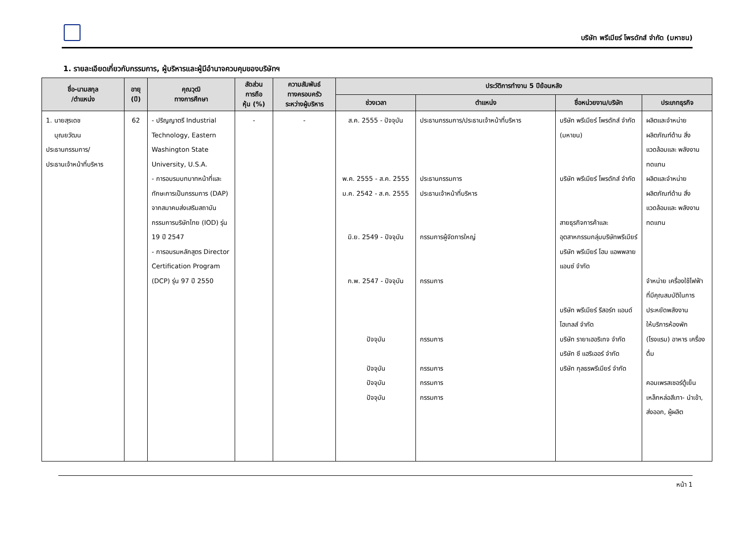บริษัท พรีเมียร์ โพรดักส์ จำกัด (มหาชน)
1. รายละเอียดเกี่ยวกับกรรมการ, ผู้บริหารและผู้มีอำนาจควบคุมของบริษัทฯ
| ชื่อ-นามสกุล /ตำแหน่ง | อายุ (ปี) | คุณวุฒิ ทางการศึกษา | สัดส่วน การถือ หุ้น (%) | ความสัมพันธ์ ทางครอบครัว ระหว่างผู้บริหาร | ประวัติการทำงาน 5 ปีย้อนหลัง | | | |
| --- | --- | --- | --- | --- | --- | --- | --- | --- |
| | | | | | ช่วงเวลา | ตำแหน่ง | ชื่อหน่วยงาน/บริษัท | ประเภทธุรกิจ |
| 1. นายสุรเดช บุณยวัฒน ประธานกรรมการ/ ประธานเจ้าหน้าที่บริหาร | 62 | - ปริญญาตรี Industrial Technology, Eastern Washington State University, U.S.A. - การอบรมบทบาทหน้าที่และทักษะการเป็นกรรมการ (DAP) จากสมาคมส่งเสริมสถาบันกรรมการบริษัทไทย (IOD) รุ่น 19 ปี 2547 - การอบรมหลักสูตร Director Certification Program (DCP) รุ่น 97 ปี 2550 | - | - | ส.ค. 2555 - ปัจจุบัน พ.ค. 2555 - ส.ค. 2555 ม.ค. 2542 - ส.ค. 2555 มิ.ย. 2549 - ปัจจุบัน ก.พ. 2547 - ปัจจุบัน ปัจจุบัน ปัจจุบัน ปัจจุบัน ปัจจุบัน | ประธานกรรมการ/ประธานเจ้าหน้าที่บริหาร ประธานกรรมการ ประธานเจ้าหน้าที่บริหาร กรรมการผู้จัดการใหญ่ กรรมการ กรรมการ กรรมการ กรรมการ กรรมการ | บริษัท พรีเมียร์ โพรดักส์ จำกัด (มหาขน) บริษัท พรีเมียร์ โพรดักส์ จำกัด สายธุรกิจการค้าและอุตสาหกรรมกลุ่มบริษัทพรีเมียร์ บริษัท พรีเมียร์ โฮม แอพพลายแอนซ์ จำกัด บริษัท พรีเมียร์ รีสอร์ท แอนด์ โฮเทลส์ จำกัด บริษัท รายาเฮอริเทจ จำกัด บริษัท ซี แฮริเออร์ จำกัด บริษัท กุลธรพรีเมียร์ จำกัด | ผลิตและจำหน่าย ผลิตภัณฑ์ด้าน สิ่งแวดล้อมและ พลังงานทดแทน ผลิตและจำหน่าย ผลิตภัณฑ์ด้าน สิ่งแวดล้อมและ พลังงานทดแทน จำหน่าย เครื่องใช้ไฟฟ้า ที่มีคุณสมบัติในการ ประหยัดพลังงาน ให้บริการห้องพัก (โรงแรม) อาหาร เครื่องดื่ม คอมเพรสเซอร์ตู้เย็น เหล็กหล่อสีเทา- นำเข้า, ส่งออก, ผู้ผลิต |
หน้า 1